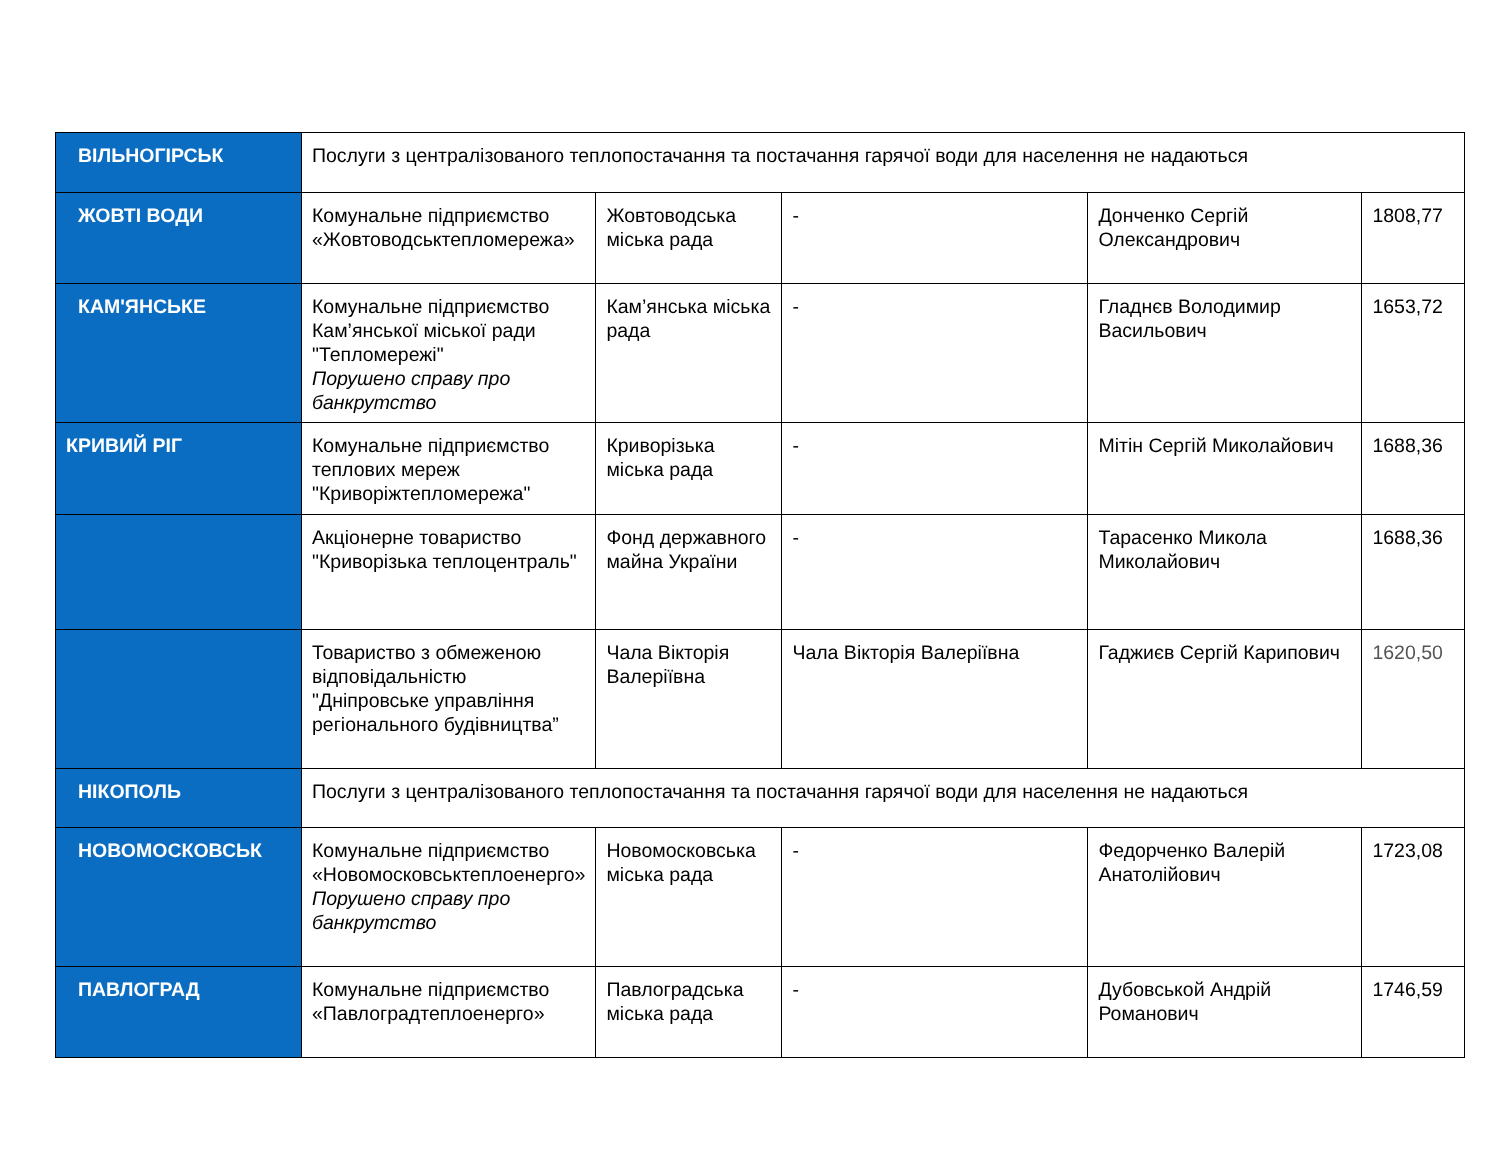| ВІЛЬНОГІРСЬК | Послуги з централізованого теплопостачання та постачання гарячої води для населення не надаються | | | | |
| ЖОВТІ ВОДИ | Комунальне підприємство «Жовтоводськтепломережа» | Жовтоводська міська рада | - | Донченко Сергій Олександрович | 1808,77 |
| КАМ'ЯНСЬКЕ | Комунальне підприємство Кам’янської міської ради "Тепломережі" Порушено справу про банкрутство | Кам’янська міська рада | - | Гладнєв Володимир Васильович | 1653,72 |
| КРИВИЙ РІГ | Комунальне підприємство теплових мереж "Криворіжтепломережа" | Криворізька міська рада | - | Мітін Сергій Миколайович | 1688,36 |
| | Акціонерне товариство "Криворізька теплоцентраль" | Фонд державного майна України | - | Тарасенко Микола Миколайович | 1688,36 |
| | Товариство з обмеженою відповідальністю "Дніпровське управління регіонального будівництва” | Чала Вікторія Валеріївна | Чала Вікторія Валеріївна | Гаджиєв Сергій Карипович | 1620,50 |
| НІКОПОЛЬ | Послуги з централізованого теплопостачання та постачання гарячої води для населення не надаються | | | | |
| НОВОМОСКОВСЬК | Комунальне підприємство «Новомосковськтеплоенерго» Порушено справу про банкрутство | Новомосковська міська рада | - | Федорченко Валерій Анатолійович | 1723,08 |
| ПАВЛОГРАД | Комунальне підприємство «Павлоградтеплоенерго» | Павлоградська міська рада | - | Дубовськой Андрій Романович | 1746,59 |